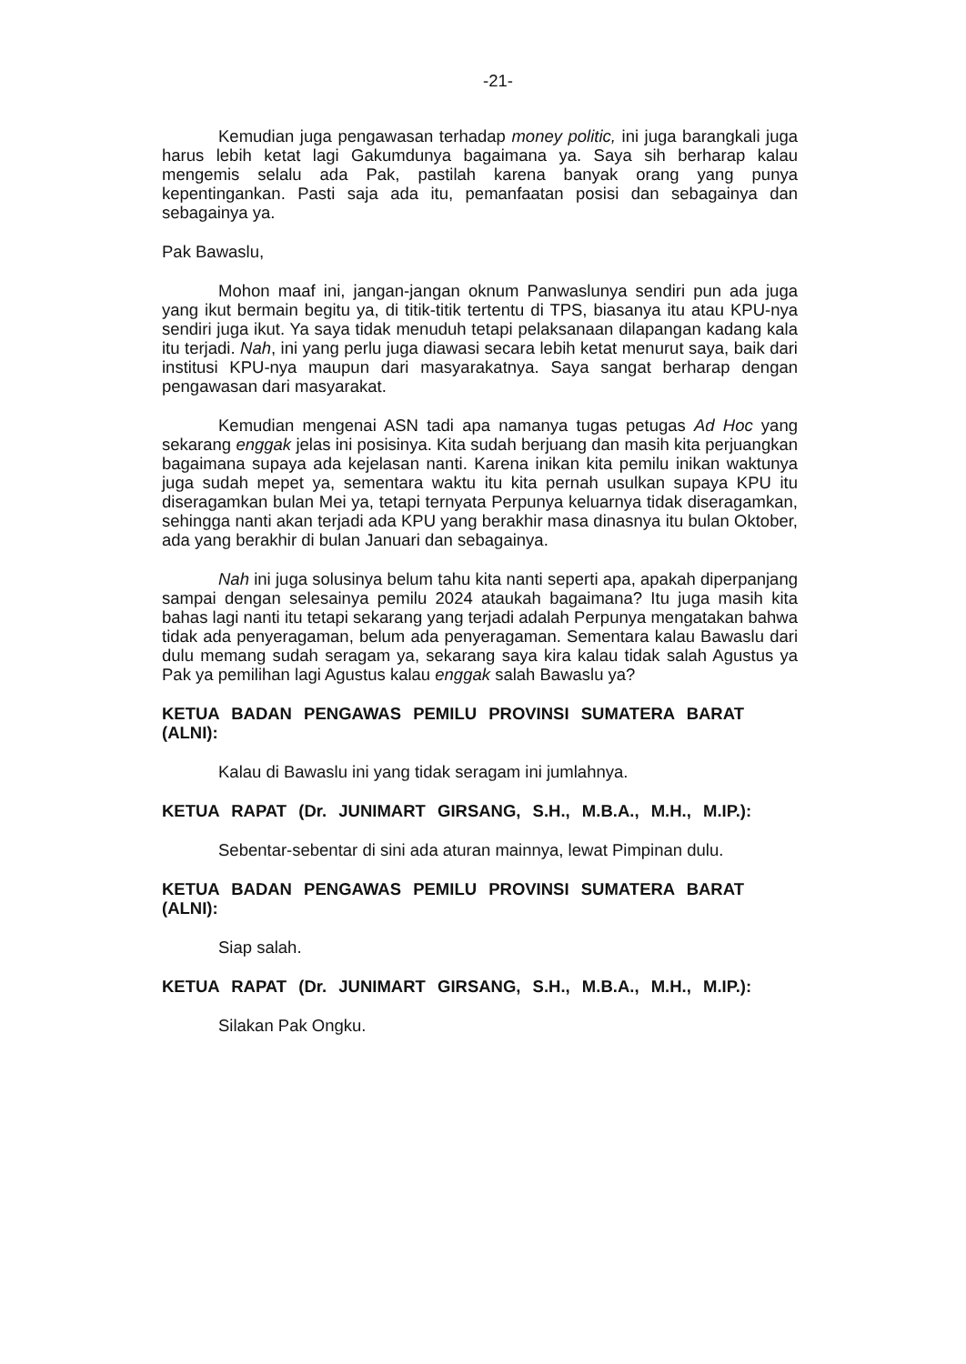-21-
Kemudian juga pengawasan terhadap money politic, ini juga barangkali juga harus lebih ketat lagi Gakumdunya bagaimana ya. Saya sih berharap kalau mengemis selalu ada Pak, pastilah karena banyak orang yang punya kepentingankan. Pasti saja ada itu, pemanfaatan posisi dan sebagainya dan sebagainya ya.
Pak Bawaslu,
Mohon maaf ini, jangan-jangan oknum Panwaslunya sendiri pun ada juga yang ikut bermain begitu ya, di titik-titik tertentu di TPS, biasanya itu atau KPU-nya sendiri juga ikut. Ya saya tidak menuduh tetapi pelaksanaan dilapangan kadang kala itu terjadi. Nah, ini yang perlu juga diawasi secara lebih ketat menurut saya, baik dari institusi KPU-nya maupun dari masyarakatnya. Saya sangat berharap dengan pengawasan dari masyarakat.
Kemudian mengenai ASN tadi apa namanya tugas petugas Ad Hoc yang sekarang enggak jelas ini posisinya. Kita sudah berjuang dan masih kita perjuangkan bagaimana supaya ada kejelasan nanti. Karena inikan kita pemilu inikan waktunya juga sudah mepet ya, sementara waktu itu kita pernah usulkan supaya KPU itu diseragamkan bulan Mei ya, tetapi ternyata Perpunya keluarnya tidak diseragamkan, sehingga nanti akan terjadi ada KPU yang berakhir masa dinasnya itu bulan Oktober, ada yang berakhir di bulan Januari dan sebagainya.
Nah ini juga solusinya belum tahu kita nanti seperti apa, apakah diperpanjang sampai dengan selesainya pemilu 2024 ataukah bagaimana? Itu juga masih kita bahas lagi nanti itu tetapi sekarang yang terjadi adalah Perpunya mengatakan bahwa tidak ada penyeragaman, belum ada penyeragaman. Sementara kalau Bawaslu dari dulu memang sudah seragam ya, sekarang saya kira kalau tidak salah Agustus ya Pak ya pemilihan lagi Agustus kalau enggak salah Bawaslu ya?
KETUA BADAN PENGAWAS PEMILU PROVINSI SUMATERA BARAT (ALNI):
Kalau di Bawaslu ini yang tidak seragam ini jumlahnya.
KETUA RAPAT (Dr. JUNIMART GIRSANG, S.H., M.B.A., M.H., M.IP.):
Sebentar-sebentar di sini ada aturan mainnya, lewat Pimpinan dulu.
KETUA BADAN PENGAWAS PEMILU PROVINSI SUMATERA BARAT (ALNI):
Siap salah.
KETUA RAPAT (Dr. JUNIMART GIRSANG, S.H., M.B.A., M.H., M.IP.):
Silakan Pak Ongku.